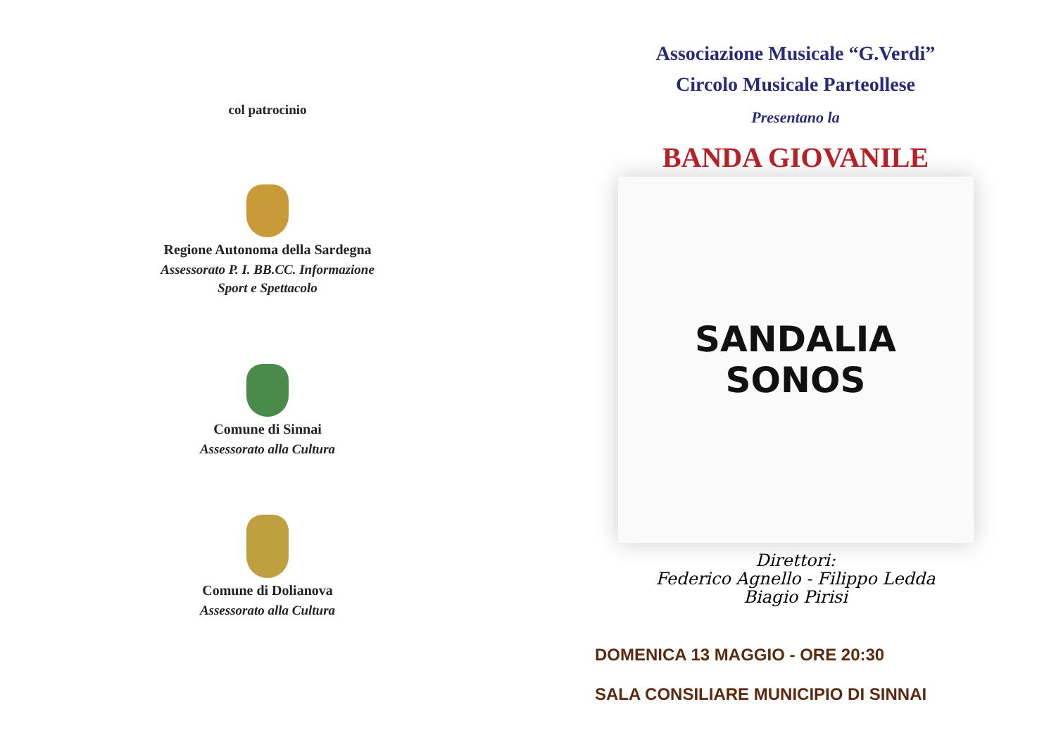col patrocinio
Regione Autonoma della Sardegna
Assessorato P. I. BB.CC. Informazione
Sport e Spettacolo
Comune di Sinnai
Assessorato alla Cultura
Comune di Dolianova
Assessorato alla Cultura
Associazione Musicale “G.Verdi”
Circolo Musicale Parteollese
Presentano la
BANDA GIOVANILE
SANDALIA
SONOS
Direttori:
Federico Agnello - Filippo Ledda
Biagio Pirisi
DOMENICA 13 MAGGIO - ORE 20:30
SALA CONSILIARE MUNICIPIO DI SINNAI